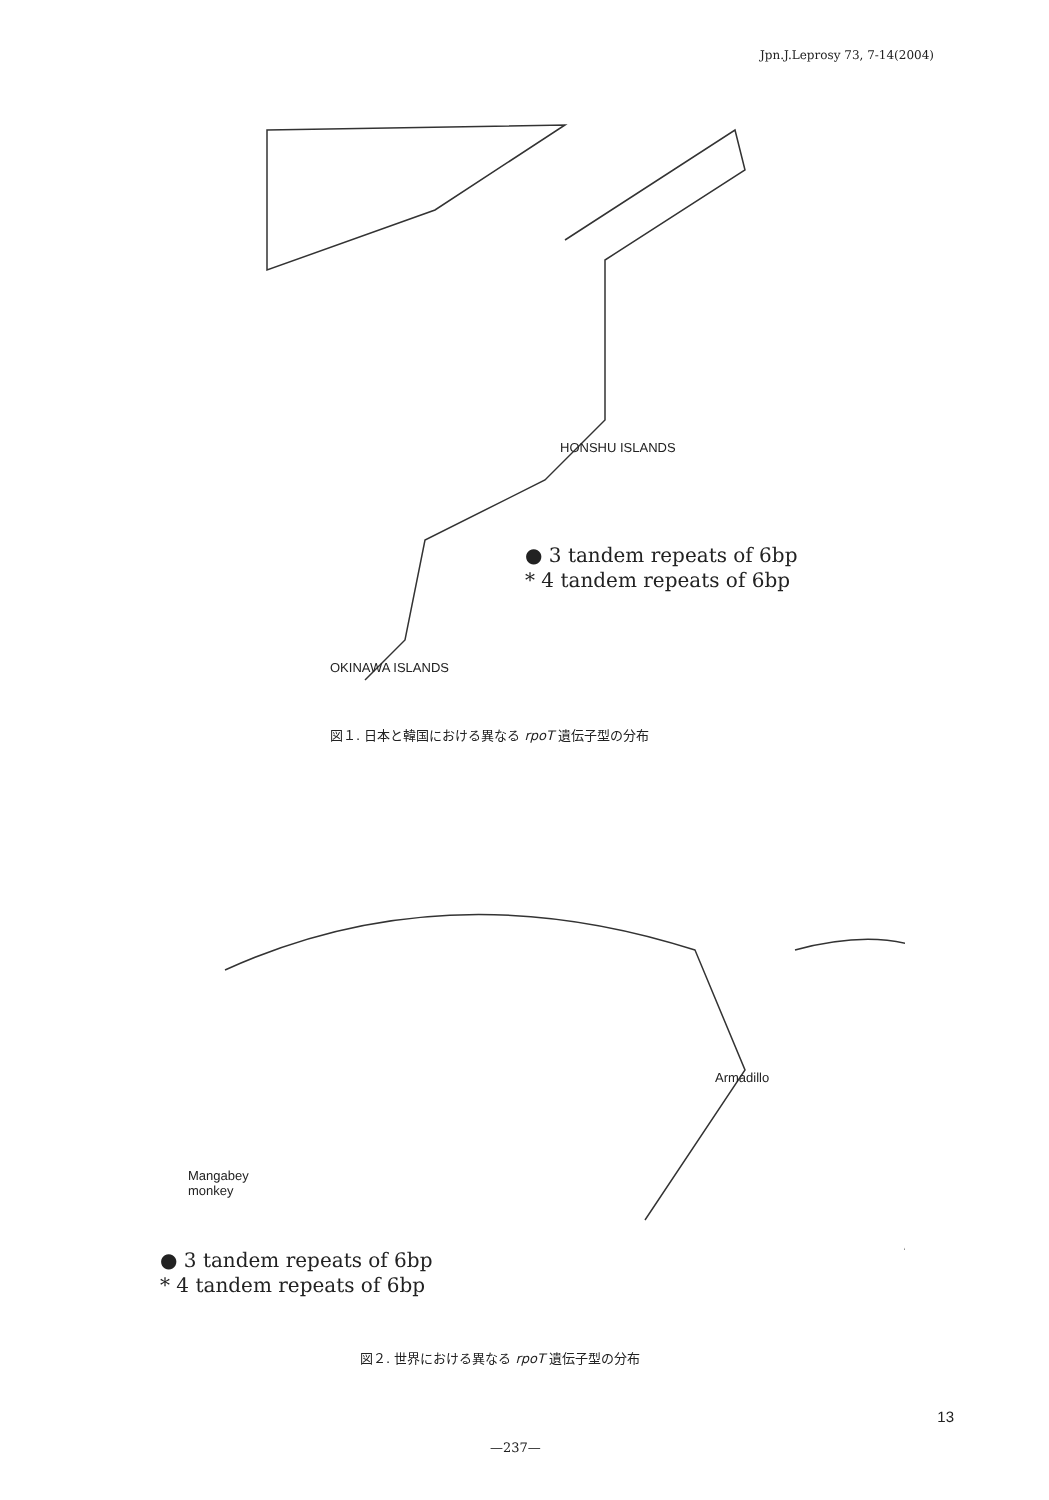Jpn.J.Leprosy 73, 7-14(2004)
● 3 tandem repeats of 6bp
* 4 tandem repeats of 6bp
HONSHU ISLANDS
OKINAWA ISLANDS
図１. 日本と韓国における異なる rpoT 遺伝子型の分布
Armadillo
Mangabey
monkey
● 3 tandem repeats of 6bp
* 4 tandem repeats of 6bp
図２. 世界における異なる rpoT 遺伝子型の分布
13
—237—